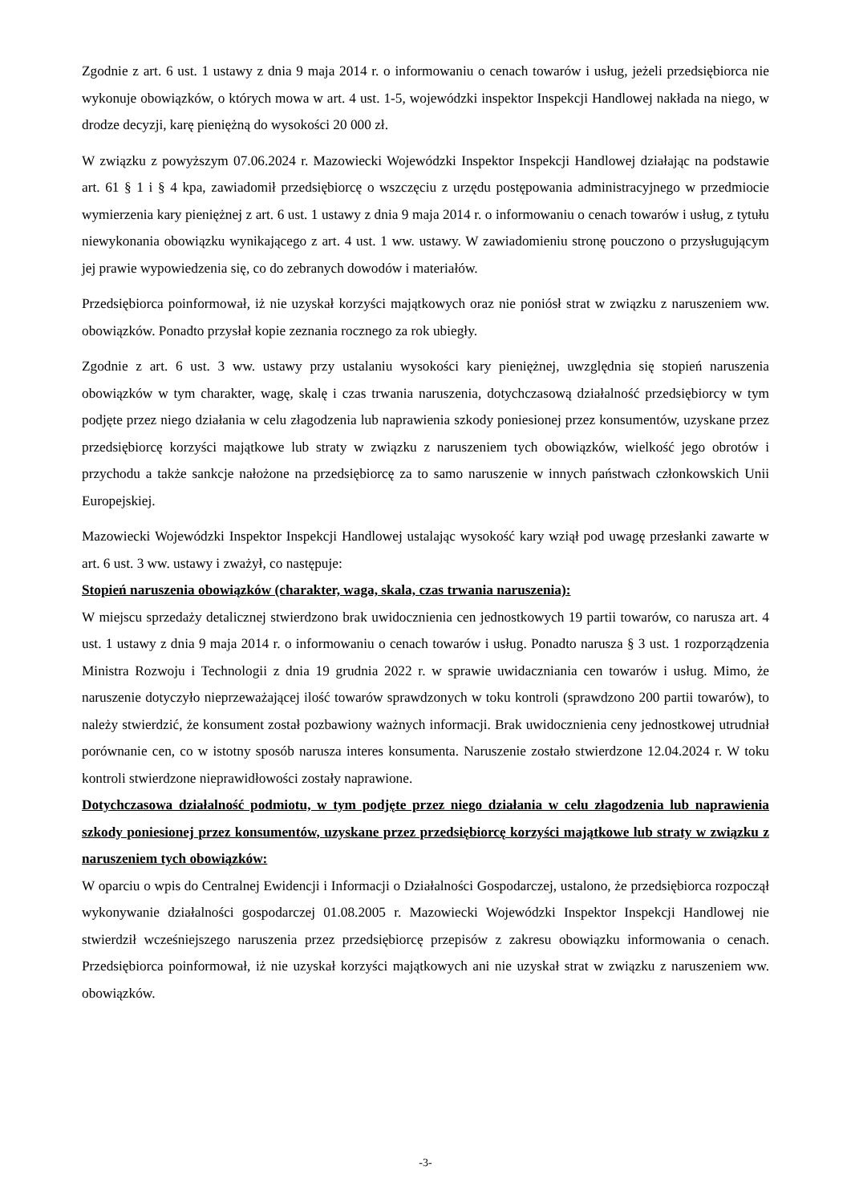Zgodnie z art. 6 ust. 1 ustawy z dnia 9 maja 2014 r. o informowaniu o cenach towarów i usług, jeżeli przedsiębiorca nie wykonuje obowiązków, o których mowa w art. 4 ust. 1-5, wojewódzki inspektor Inspekcji Handlowej nakłada na niego, w drodze decyzji, karę pieniężną do wysokości 20 000 zł.
W związku z powyższym 07.06.2024 r. Mazowiecki Wojewódzki Inspektor Inspekcji Handlowej działając na podstawie art. 61 § 1 i § 4 kpa, zawiadomił przedsiębiorcę o wszczęciu z urzędu postępowania administracyjnego w przedmiocie wymierzenia kary pieniężnej z art. 6 ust. 1 ustawy z dnia 9 maja 2014 r. o informowaniu o cenach towarów i usług, z tytułu niewykonania obowiązku wynikającego z art. 4 ust. 1 ww. ustawy. W zawiadomieniu stronę pouczono o przysługującym jej prawie wypowiedzenia się, co do zebranych dowodów i materiałów.
Przedsiębiorca poinformował, iż nie uzyskał korzyści majątkowych oraz nie poniósł strat w związku z naruszeniem ww. obowiązków. Ponadto przysłał kopie zeznania rocznego za rok ubiegły.
Zgodnie z art. 6 ust. 3 ww. ustawy przy ustalaniu wysokości kary pieniężnej, uwzględnia się stopień naruszenia obowiązków w tym charakter, wagę, skalę i czas trwania naruszenia, dotychczasową działalność przedsiębiorcy w tym podjęte przez niego działania w celu złagodzenia lub naprawienia szkody poniesionej przez konsumentów, uzyskane przez przedsiębiorcę korzyści majątkowe lub straty w związku z naruszeniem tych obowiązków, wielkość jego obrotów i przychodu a także sankcje nałożone na przedsiębiorcę za to samo naruszenie w innych państwach członkowskich Unii Europejskiej.
Mazowiecki Wojewódzki Inspektor Inspekcji Handlowej ustalając wysokość kary wziął pod uwagę przesłanki zawarte w art. 6 ust. 3 ww. ustawy i zważył, co następuje:
Stopień naruszenia obowiązków (charakter, waga, skala, czas trwania naruszenia):
W miejscu sprzedaży detalicznej stwierdzono brak uwidocznienia cen jednostkowych 19 partii towarów, co narusza art. 4 ust. 1 ustawy z dnia 9 maja 2014 r. o informowaniu o cenach towarów i usług. Ponadto narusza § 3 ust. 1 rozporządzenia Ministra Rozwoju i Technologii z dnia 19 grudnia 2022 r. w sprawie uwidaczniania cen towarów i usług. Mimo, że naruszenie dotyczyło nieprzeważającej ilość towarów sprawdzonych w toku kontroli (sprawdzono 200 partii towarów), to należy stwierdzić, że konsument został pozbawiony ważnych informacji. Brak uwidocznienia ceny jednostkowej utrudniał porównanie cen, co w istotny sposób narusza interes konsumenta. Naruszenie zostało stwierdzone 12.04.2024 r. W toku kontroli stwierdzone nieprawidłowości zostały naprawione.
Dotychczasowa działalność podmiotu, w tym podjęte przez niego działania w celu złagodzenia lub naprawienia szkody poniesionej przez konsumentów, uzyskane przez przedsiębiorcę korzyści majątkowe lub straty w związku z naruszeniem tych obowiązków:
W oparciu o wpis do Centralnej Ewidencji i Informacji o Działalności Gospodarczej, ustalono, że przedsiębiorca rozpoczął wykonywanie działalności gospodarczej 01.08.2005 r. Mazowiecki Wojewódzki Inspektor Inspekcji Handlowej nie stwierdził wcześniejszego naruszenia przez przedsiębiorcę przepisów z zakresu obowiązku informowania o cenach. Przedsiębiorca poinformował, iż nie uzyskał korzyści majątkowych ani nie uzyskał strat w związku z naruszeniem ww. obowiązków.
-3-